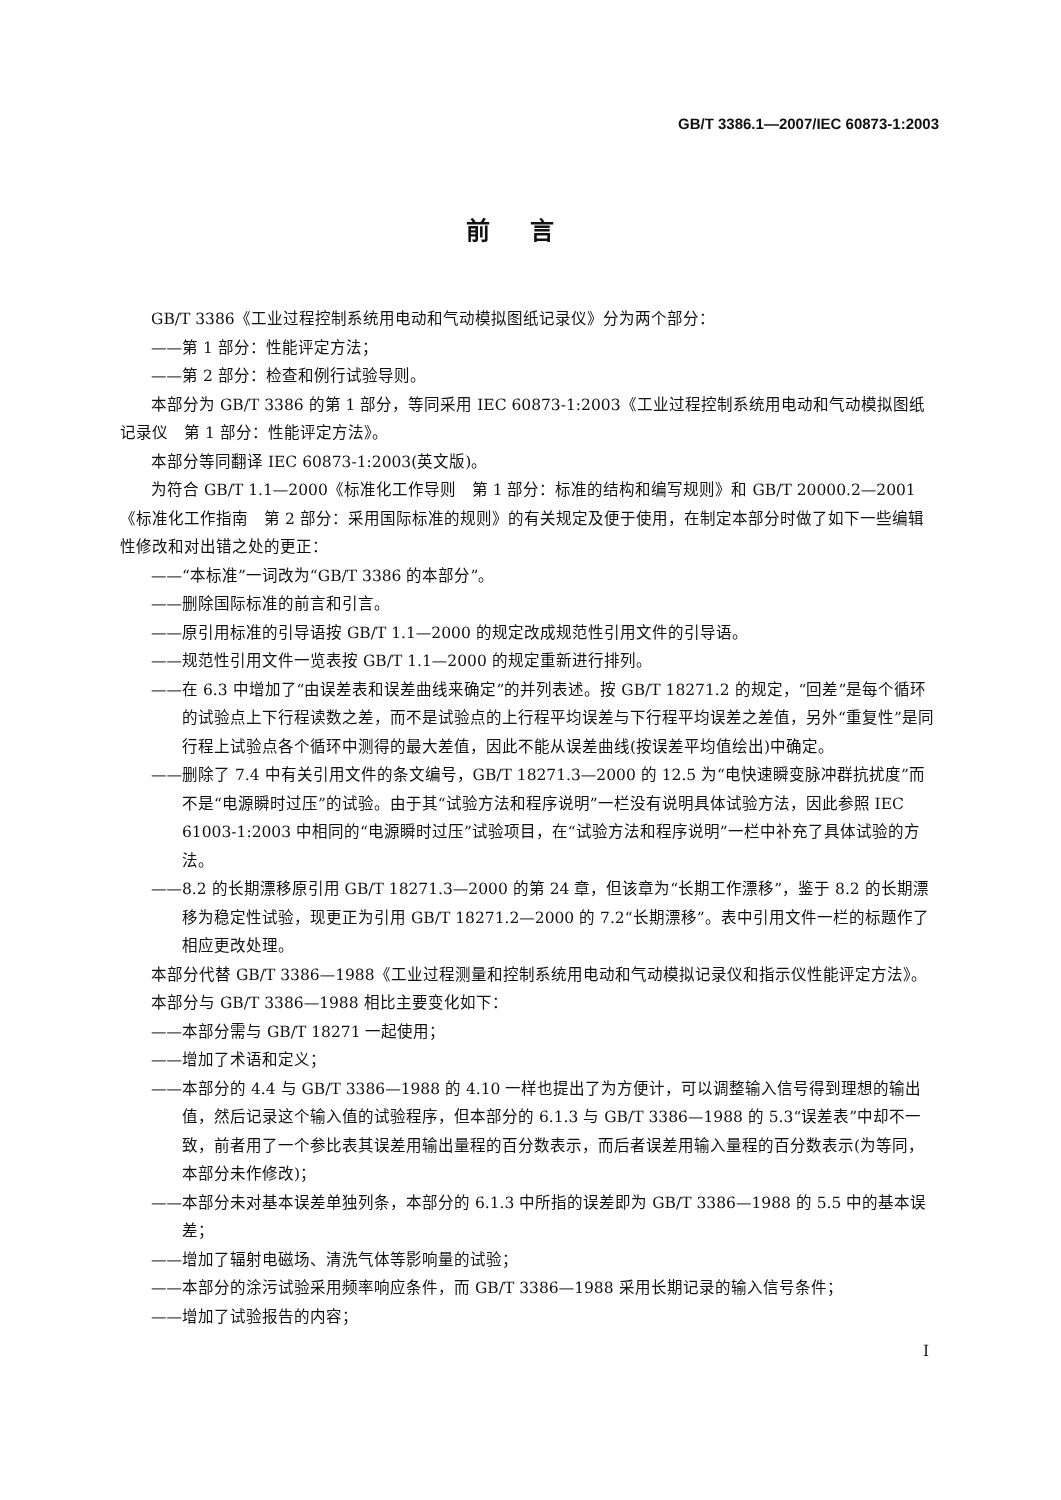GB/T 3386.1—2007/IEC 60873-1:2003
前言
GB/T 3386《工业过程控制系统用电动和气动模拟图纸记录仪》分为两个部分：
——第 1 部分：性能评定方法；
——第 2 部分：检查和例行试验导则。
本部分为 GB/T 3386 的第 1 部分，等同采用 IEC 60873-1:2003《工业过程控制系统用电动和气动模拟图纸记录仪　第 1 部分：性能评定方法》。
本部分等同翻译 IEC 60873-1:2003(英文版)。
为符合 GB/T 1.1—2000《标准化工作导则　第 1 部分：标准的结构和编写规则》和 GB/T 20000.2—2001《标准化工作指南　第 2 部分：采用国际标准的规则》的有关规定及便于使用，在制定本部分时做了如下一些编辑性修改和对出错之处的更正：
——“本标准”一词改为“GB/T 3386 的本部分”。
——删除国际标准的前言和引言。
——原引用标准的引导语按 GB/T 1.1—2000 的规定改成规范性引用文件的引导语。
——规范性引用文件一览表按 GB/T 1.1—2000 的规定重新进行排列。
——在 6.3 中增加了“由误差表和误差曲线来确定”的并列表述。按 GB/T 18271.2 的规定，“回差”是每个循环的试验点上下行程读数之差，而不是试验点的上行程平均误差与下行程平均误差之差值，另外“重复性”是同行程上试验点各个循环中测得的最大差值，因此不能从误差曲线(按误差平均值绘出)中确定。
——删除了 7.4 中有关引用文件的条文编号，GB/T 18271.3—2000 的 12.5 为“电快速瞬变脉冲群抗扰度”而不是“电源瞬时过压”的试验。由于其“试验方法和程序说明”一栏没有说明具体试验方法，因此参照 IEC 61003-1:2003 中相同的“电源瞬时过压”试验项目，在“试验方法和程序说明”一栏中补充了具体试验的方法。
——8.2 的长期漂移原引用 GB/T 18271.3—2000 的第 24 章，但该章为“长期工作漂移”，鉴于 8.2 的长期漂移为稳定性试验，现更正为引用 GB/T 18271.2—2000 的 7.2“长期漂移”。表中引用文件一栏的标题作了相应更改处理。
本部分代替 GB/T 3386—1988《工业过程测量和控制系统用电动和气动模拟记录仪和指示仪性能评定方法》。
本部分与 GB/T 3386—1988 相比主要变化如下：
——本部分需与 GB/T 18271 一起使用；
——增加了术语和定义；
——本部分的 4.4 与 GB/T 3386—1988 的 4.10 一样也提出了为方便计，可以调整输入信号得到理想的输出值，然后记录这个输入值的试验程序，但本部分的 6.1.3 与 GB/T 3386—1988 的 5.3“误差表”中却不一致，前者用了一个参比表其误差用输出量程的百分数表示，而后者误差用输入量程的百分数表示(为等同，本部分未作修改)；
——本部分未对基本误差单独列条，本部分的 6.1.3 中所指的误差即为 GB/T 3386—1988 的 5.5 中的基本误差；
——增加了辐射电磁场、清洗气体等影响量的试验；
——本部分的涂污试验采用频率响应条件，而 GB/T 3386—1988 采用长期记录的输入信号条件；
——增加了试验报告的内容；
I